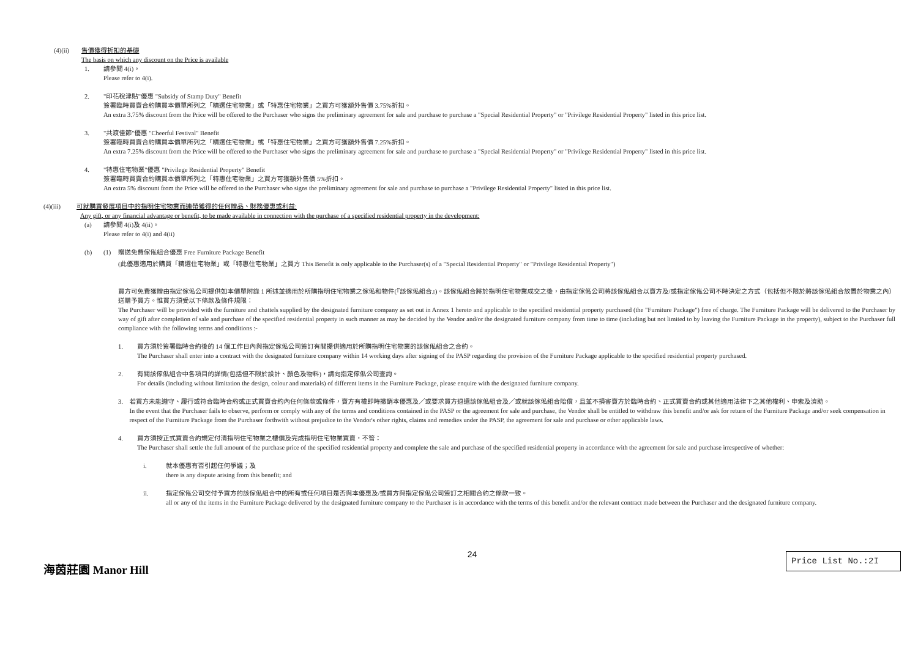(4)(ii) 售價獲得折扣的基礎
The basis on which any discount on the Price is available
1. 請參閱 4(i)。
Please refer to 4(i).
2. "印花稅津貼"優惠 "Subsidy of Stamp Duty" Benefit
簽署臨時買賣合約購買本價單所列之「精選住宅物業」或「特惠住宅物業」之買方可獲額外售價 3.75%折扣。
An extra 3.75% discount from the Price will be offered to the Purchaser who signs the preliminary agreement for sale and purchase to purchase a "Special Residential Property" or "Privilege Residential Property" listed in this price list.
3. "共渡佳節"優惠 "Cheerful Festival" Benefit
簽署臨時買賣合約購買本價單所列之「精選住宅物業」或「特惠住宅物業」之買方可獲額外售價 7.25%折扣。
An extra 7.25% discount from the Price will be offered to the Purchaser who signs the preliminary agreement for sale and purchase to purchase a "Special Residential Property" or "Privilege Residential Property" listed in this price list.
4. "特惠住宅物業"優惠 "Privilege Residential Property" Benefit
簽署臨時買賣合約購買本價單所列之「特惠住宅物業」之買方可獲額外售價 5%折扣。
An extra 5% discount from the Price will be offered to the Purchaser who signs the preliminary agreement for sale and purchase to purchase a "Privilege Residential Property" listed in this price list.
(4)(iii) 可就購買發展項目中的指明住宅物業而連帶獲得的任何贈品、財務優惠或利益:
Any gift, or any financial advantage or benefit, to be made available in connection with the purchase of a specified residential property in the development:
(a) 請參閱 4(i)及 4(ii)。
Please refer to 4(i) and 4(ii)
(b) (1) 贈送免費傢俬組合優惠 Free Furniture Package Benefit
(此優惠適用於購買「精選住宅物業」或「特惠住宅物業」之買方 This Benefit is only applicable to the Purchaser(s) of a "Special Residential Property" or "Privilege Residential Property")
買方可免費獲贈由指定傢俬公司提供如本價單附錄 1 所述並適用於所購指明住宅物業之傢俬和物件(『該傢俬組合』)。該傢俬組合將於指明住宅物業成交之後，由指定傢俬公司將該傢俬組合以賣方及/或指定傢俬公司不時決定之方式（包括但不限於將該傢俬組合放置於物業之內）送贈予買方。惟買方須受以下條款及條件規限：
The Purchaser will be provided with the furniture and chattels supplied by the designated furniture company as set out in Annex 1 hereto and applicable to the specified residential property purchased (the "Furniture Package") free of charge. The Furniture Package will be delivered to the Purchaser by way of gift after completion of sale and purchase of the specified residential property in such manner as may be decided by the Vendor and/or the designated furniture company from time to time (including but not limited to by leaving the Furniture Package in the property), subject to the Purchaser full compliance with the following terms and conditions :-
1. 買方須於簽署臨時合約後的 14 個工作日內與指定傢俬公司簽訂有關提供適用於所購指明住宅物業的該傢俬組合之合約。
The Purchaser shall enter into a contract with the designated furniture company within 14 working days after signing of the PASP regarding the provision of the Furniture Package applicable to the specified residential property purchased.
2. 有關該傢俬組合中各項目的詳情(包括但不限於設計、顏色及物料)，請向指定傢俬公司查詢。
For details (including without limitation the design, colour and materials) of different items in the Furniture Package, please enquire with the designated furniture company.
3. 若買方未能遵守、履行或符合臨時合約或正式買賣合約內任何條款或條件，賣方有權即時撤銷本優惠及／或要求買方退還該傢俬組合及／或就該傢俬組合賠償，且並不損害賣方於臨時合約、正式買賣合約或其他適用法律下之其他權利、申索及濟助。
In the event that the Purchaser fails to observe, perform or comply with any of the terms and conditions contained in the PASP or the agreement for sale and purchase, the Vendor shall be entitled to withdraw this benefit and/or ask for return of the Furniture Package and/or seek compensation in respect of the Furniture Package from the Purchaser forthwith without prejudice to the Vendor's other rights, claims and remedies under the PASP, the agreement for sale and purchase or other applicable laws.
4. 買方須按正式買賣合約規定付清指明住宅物業之樓價及完成指明住宅物業買賣，不管：
The Purchaser shall settle the full amount of the purchase price of the specified residential property and complete the sale and purchase of the specified residential property in accordance with the agreement for sale and purchase irrespective of whether:
i. 就本優惠有否引起任何爭議；及
there is any dispute arising from this benefit; and
ii. 指定傢俬公司交付予買方的該傢俬組合中的所有或任何項目是否與本優惠及/或買方與指定傢俬公司簽訂之相關合約之條款一致。
all or any of the items in the Furniture Package delivered by the designated furniture company to the Purchaser is in accordance with the terms of this benefit and/or the relevant contract made between the Purchaser and the designated furniture company.
海茵莊園 Manor Hill
24
Price List No.:2I